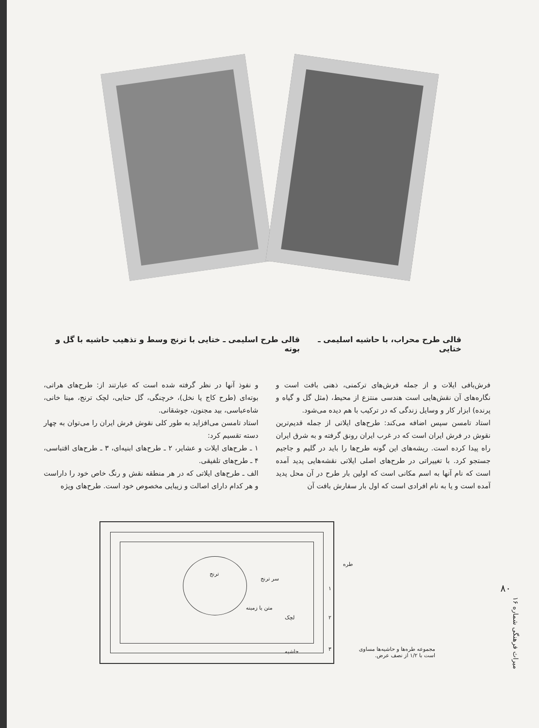قالی طرح محراب، با حاشیه اسلیمی ـ ختایی
قالی طرح اسلیمی ـ ختایی با ترنج وسط و تذهیب حاشیه با گل و بوته
و نفوذ آنها در نظر گرفته شده است که عبارتند از: طرح‌های هراتی، بوته‌ای (طرح کاج یا نخل)، خرچنگی، گل حنایی، لچک ترنج، مینا خانی، شاه‌عباسی، بید مجنون، جوشقانی.
استاد تامسن می‌افزاید به طور کلی نقوش فرش ایران را می‌توان به چهار دسته تقسیم کرد:
۱ ـ طرح‌های ایلات و عشایر، ۲ ـ طرح‌های ابنیه‌ای، ۳ ـ طرح‌های اقتباسی، ۴ ـ طرح‌های تلفیقی.
الف ـ طرح‌های ایلاتی که در هر منطقه نقش و رنگ خاص خود را داراست و هر کدام دارای اصالت و زیبایی مخصوص خود است. طرح‌های ویژه
فرش‌بافی ایلات و از جمله فرش‌های ترکمنی، ذهنی بافت است و نگاره‌های آن نقش‌هایی است هندسی منتزع از محیط، (مثل گل و گیاه و پرنده) ابزار کار و وسایل زندگی که در ترکیب با هم دیده می‌شود.
استاد تامسن سپس اضافه می‌کند: طرح‌های ایلاتی از جمله قدیم‌ترین نقوش در فرش ایران است که در غرب ایران رونق گرفته و به شرق ایران راه پیدا کرده است. ریشه‌های این گونه طرح‌ها را باید در گلیم و جاجیم جستجو کرد. با تغییراتی در طرح‌های اصلی ایلاتی نقشه‌هایی پدید آمده است که نام آنها به اسم مکانی است که اولین بار طرح در آن محل پدید آمده است و یا به نام افرادی است که اول بار سفارش بافت آن
۸۰
میراث فرهنگی شماره ۱۶
ترنج
سر ترنج
متن یا زمینه
لچک
حاشیه
طره
۱
۲
۳ مجموعه طره‌ها و حاشیه‌ها مساوی است با ۱/۲ از نصف عرض.